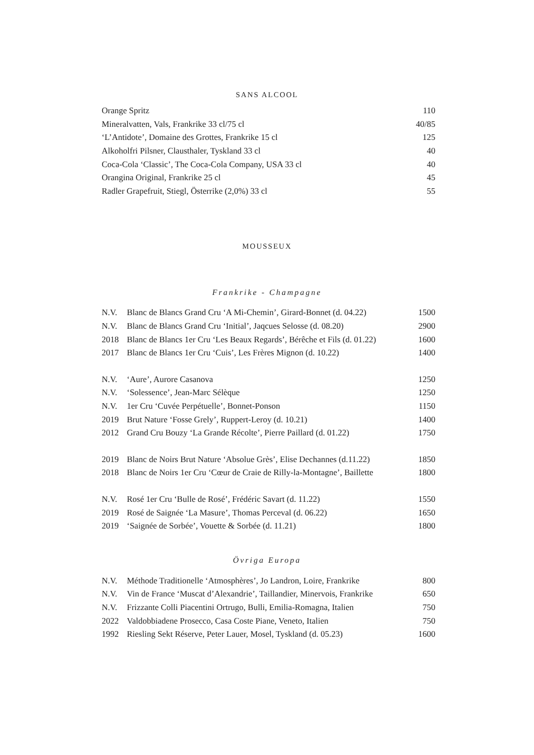SANS ALCOOL
| Orange Spritz | 110 |
| Mineralvatten, Vals, Frankrike 33 cl/75 cl | 40/85 |
| ‘L’Antidote’, Domaine des Grottes, Frankrike 15 cl | 125 |
| Alkoholfri Pilsner, Clausthaler, Tyskland 33 cl | 40 |
| Coca-Cola ‘Classic’, The Coca-Cola Company, USA 33 cl | 40 |
| Orangina Original, Frankrike 25 cl | 45 |
| Radler Grapefruit, Stiegl, Österrike (2,0%) 33 cl | 55 |
MOUSSEUX
Frankrike - Champagne
| N.V. | Blanc de Blancs Grand Cru ‘A Mi-Chemin’, Girard-Bonnet (d. 04.22) | 1500 |
| N.V. | Blanc de Blancs Grand Cru ‘Initial’, Jaqcues Selosse (d. 08.20) | 2900 |
| 2018 | Blanc de Blancs 1er Cru ‘Les Beaux Regards’, Bérêche et Fils (d. 01.22) | 1600 |
| 2017 | Blanc de Blancs 1er Cru ‘Cuis’, Les Frères Mignon (d. 10.22) | 1400 |
| N.V. | ‘Aure’, Aurore Casanova | 1250 |
| N.V. | ‘Solessence’, Jean-Marc Sélèque | 1250 |
| N.V. | 1er Cru ‘Cuvée Perpétuelle’, Bonnet-Ponson | 1150 |
| 2019 | Brut Nature ‘Fosse Grely’, Ruppert-Leroy (d. 10.21) | 1400 |
| 2012 | Grand Cru Bouzy ‘La Grande Récolte’, Pierre Paillard (d. 01.22) | 1750 |
| 2019 | Blanc de Noirs Brut Nature ‘Absolue Grès’, Elise Dechannes (d.11.22) | 1850 |
| 2018 | Blanc de Noirs 1er Cru ‘Cœur de Craie de Rilly-la-Montagne’, Baillette | 1800 |
| N.V. | Rosé 1er Cru ‘Bulle de Rosé’, Frédéric Savart (d. 11.22) | 1550 |
| 2019 | Rosé de Saignée ‘La Masure’, Thomas Perceval (d. 06.22) | 1650 |
| 2019 | ‘Saignée de Sorbée’, Vouette & Sorbée (d. 11.21) | 1800 |
Övriga Europa
| N.V. | Méthode Traditionelle ‘Atmosphères’, Jo Landron, Loire, Frankrike | 800 |
| N.V. | Vin de France ‘Muscat d’Alexandrie’, Taillandier, Minervois, Frankrike | 650 |
| N.V. | Frizzante Colli Piacentini Ortrugo, Bulli, Emilia-Romagna, Italien | 750 |
| 2022 | Valdobbiadene Prosecco, Casa Coste Piane, Veneto, Italien | 750 |
| 1992 | Riesling Sekt Réserve, Peter Lauer, Mosel, Tyskland (d. 05.23) | 1600 |